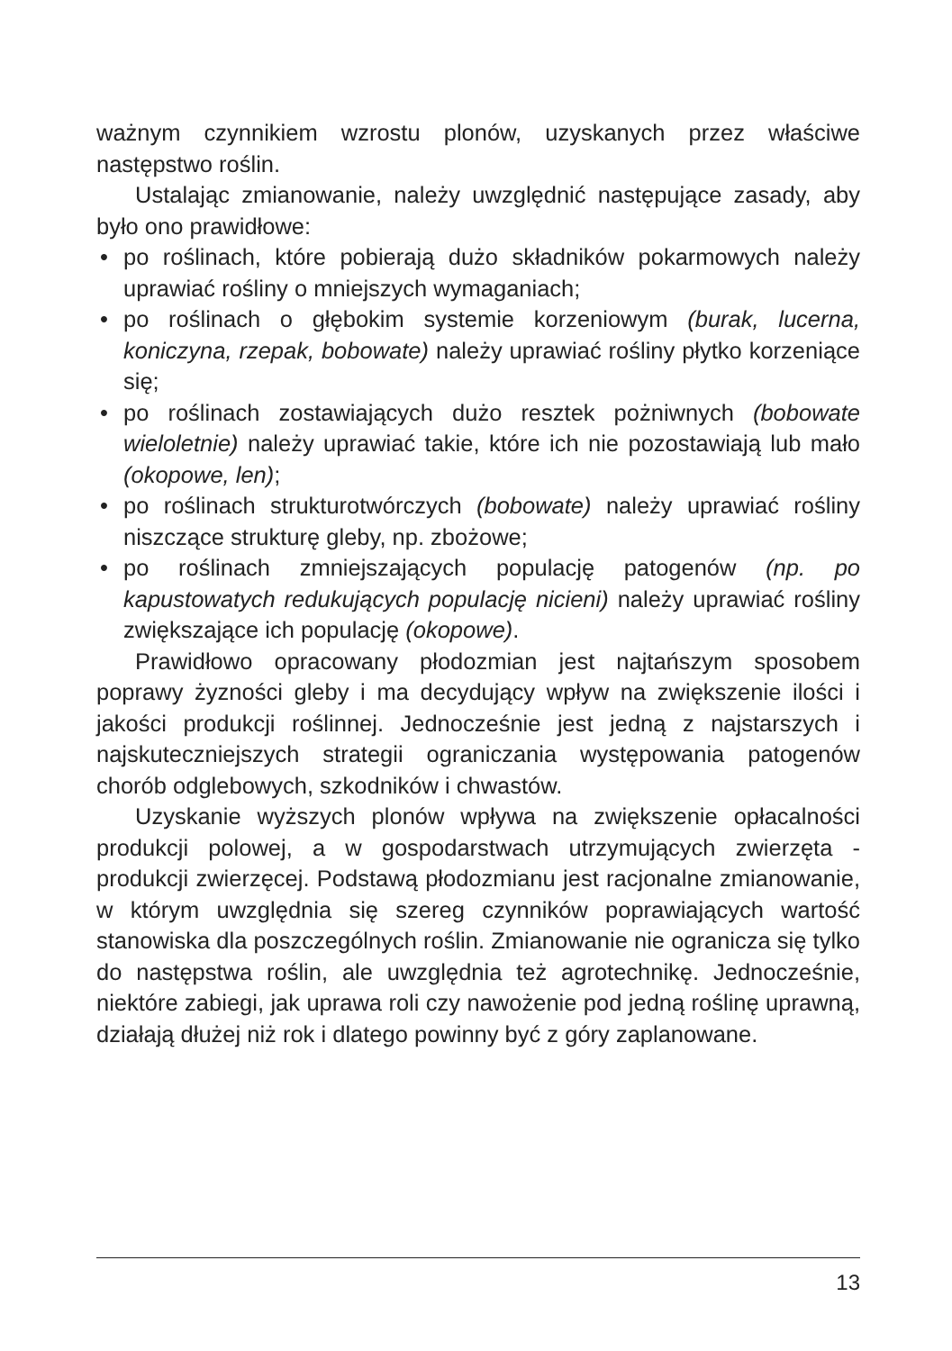ważnym czynnikiem wzrostu plonów, uzyskanych przez właściwe następstwo roślin.
Ustalając zmianowanie, należy uwzględnić następujące zasady, aby było ono prawidłowe:
• po roślinach, które pobierają dużo składników pokarmowych należy uprawiać rośliny o mniejszych wymaganiach;
• po roślinach o głębokim systemie korzeniowym (burak, lucerna, koniczyna, rzepak, bobowate) należy uprawiać rośliny płytko korzeniące się;
• po roślinach zostawiających dużo resztek pożniwnych (bobowate wieloletnie) należy uprawiać takie, które ich nie pozostawiają lub mało (okopowe, len);
• po roślinach strukturotwórczych (bobowate) należy uprawiać rośliny niszczące strukturę gleby, np. zbożowe;
• po roślinach zmniejszających populację patogenów (np. po kapustowatych redukujących populację nicieni) należy uprawiać rośliny zwiększające ich populację (okopowe).
Prawidłowo opracowany płodozmian jest najtańszym sposobem poprawy żyzności gleby i ma decydujący wpływ na zwiększenie ilości i jakości produkcji roślinnej. Jednocześnie jest jedną z najstarszych i najskuteczniejszych strategii ograniczania występowania patogenów chorób odglebowych, szkodników i chwastów.
Uzyskanie wyższych plonów wpływa na zwiększenie opłacalności produkcji polowej, a w gospodarstwach utrzymujących zwierzęta - produkcji zwierzęcej. Podstawą płodozmianu jest racjonalne zmianowanie, w którym uwzględnia się szereg czynników poprawiających wartość stanowiska dla poszczególnych roślin. Zmianowanie nie ogranicza się tylko do następstwa roślin, ale uwzględnia też agrotechnikę. Jednocześnie, niektóre zabiegi, jak uprawa roli czy nawożenie pod jedną roślinę uprawną, działają dłużej niż rok i dlatego powinny być z góry zaplanowane.
13